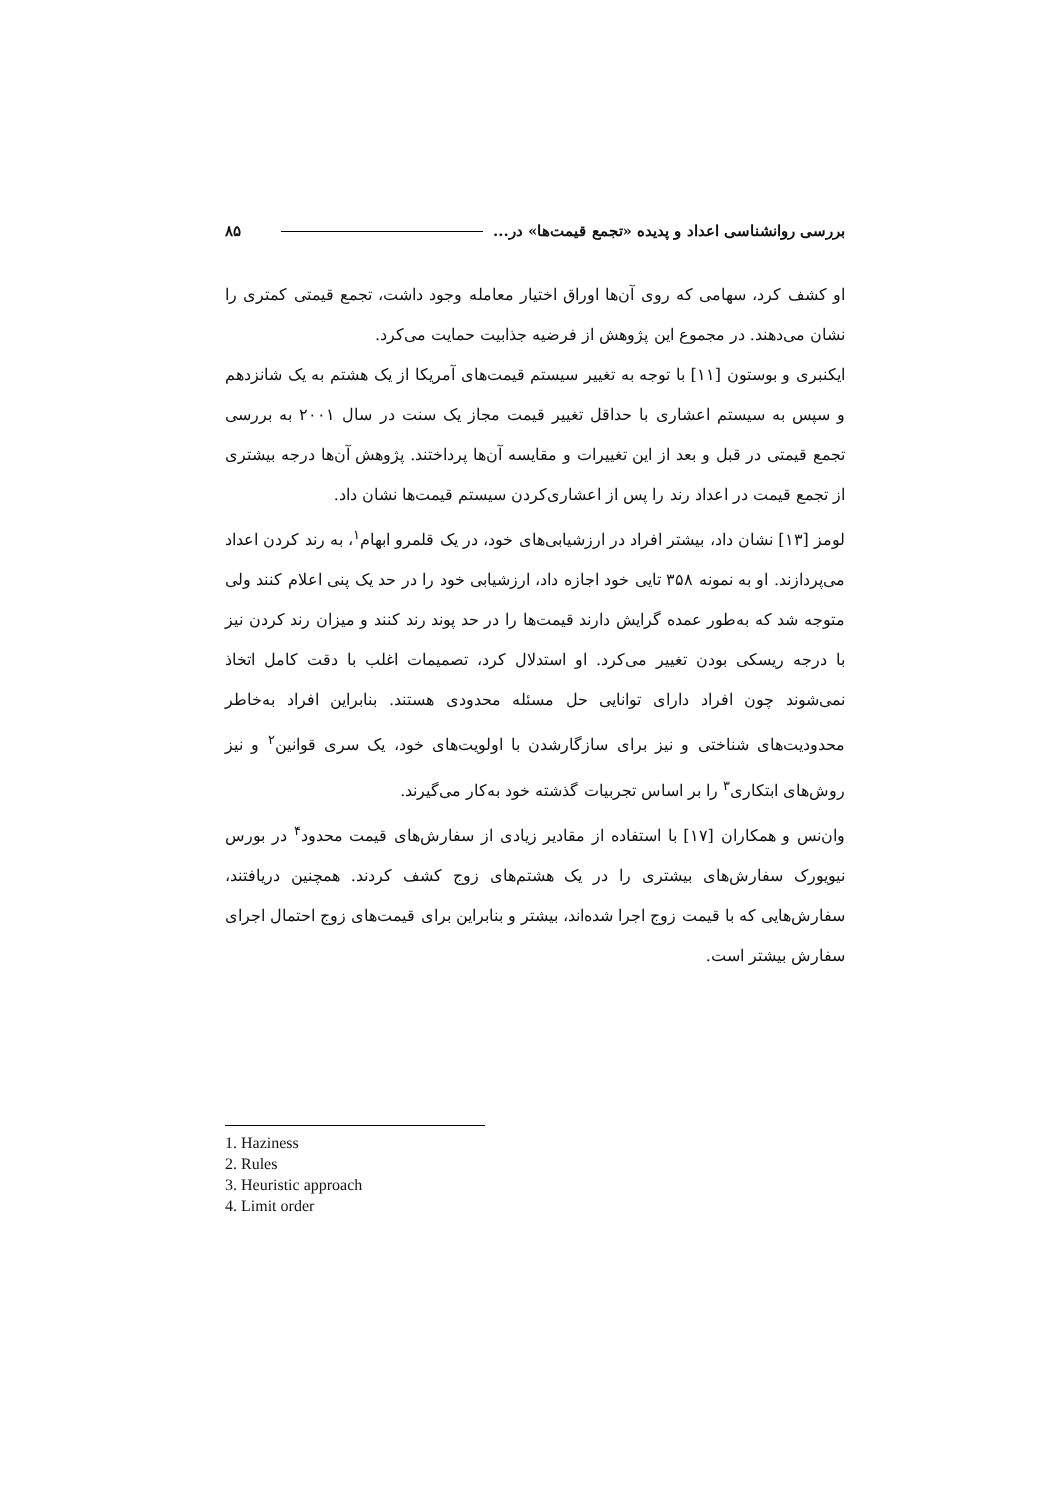بررسی روانشناسی اعداد و پدیده «تجمع قیمت‌ها» در... ۸۵
او کشف کرد، سهامی که روی آن‌ها اوراق اختیار معامله وجود داشت، تجمع قیمتی کمتری را نشان می‌دهند. در مجموع این پژوهش از فرضیه جذابیت حمایت می‌کرد.
ایکنبری و بوستون [۱۱] با توجه به تغییر سیستم قیمت‌های آمریکا از یک هشتم به یک شانزدهم و سپس به سیستم اعشاری با حداقل تغییر قیمت مجاز یک سنت در سال ۲۰۰۱ به بررسی تجمع قیمتی در قبل و بعد از این تغییرات و مقایسه آن‌ها پرداختند. پژوهش آن‌ها درجه بیشتری از تجمع قیمت در اعداد رند را پس از اعشاری‌کردن سیستم قیمت‌ها نشان داد.
لومز [۱۳] نشان داد، بیشتر افراد در ارزشیابی‌های خود، در یک قلمرو ابهام<sup>۱</sup>، به رند کردن اعداد می‌پردازند. او به نمونه ۳۵۸ تایی خود اجازه داد، ارزشیابی خود را در حد یک پنی اعلام کنند ولی متوجه شد که به‌طور عمده گرایش دارند قیمت‌ها را در حد پوند رند کنند و میزان رند کردن نیز با درجه ریسکی بودن تغییر می‌کرد. او استدلال کرد، تصمیمات اغلب با دقت کامل اتخاذ نمی‌شوند چون افراد دارای توانایی حل مسئله محدودی هستند. بنابراین افراد به‌خاطر محدودیت‌های شناختی و نیز برای سازگارشدن با اولویت‌های خود، یک سری قوانین<sup>۲</sup> و نیز روش‌های ابتکاری<sup>۳</sup> را بر اساس تجربیات گذشته خود به‌کار می‌گیرند.
وان‌نس و همکاران [۱۷] با استفاده از مقادیر زیادی از سفارش‌های قیمت محدود<sup>۴</sup> در بورس نیویورک سفارش‌های بیشتری را در یک هشتم‌های زوج کشف کردند. همچنین دریافتند، سفارش‌هایی که با قیمت زوج اجرا شده‌اند، بیشتر و بنابراین برای قیمت‌های زوج احتمال اجرای سفارش بیشتر است.
1. Haziness
2. Rules
3. Heuristic approach
4. Limit order